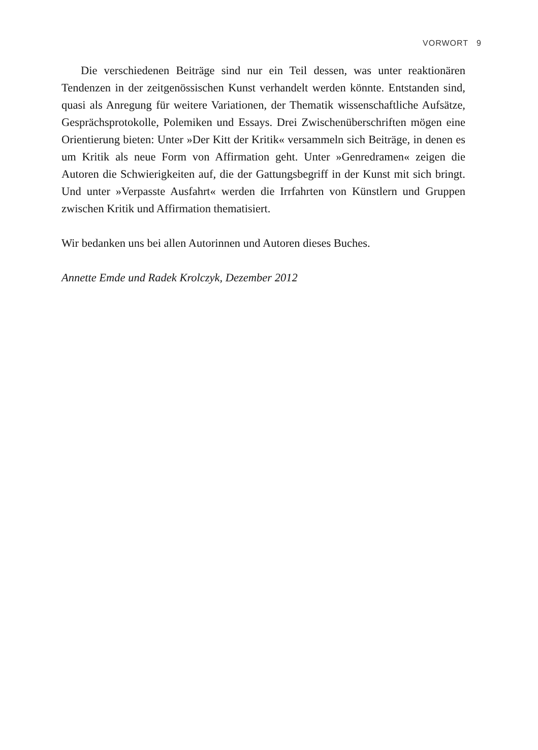VORWORT 9
Die verschiedenen Beiträge sind nur ein Teil dessen, was unter reaktionären Tendenzen in der zeitgenössischen Kunst verhandelt werden könnte. Entstanden sind, quasi als Anregung für weitere Variationen, der Thematik wissenschaftliche Aufsätze, Gesprächsprotokolle, Polemiken und Essays. Drei Zwischenüberschriften mögen eine Orientierung bieten: Unter »Der Kitt der Kritik« versammeln sich Beiträge, in denen es um Kritik als neue Form von Affirmation geht. Unter »Genredramen« zeigen die Autoren die Schwierigkeiten auf, die der Gattungsbegriff in der Kunst mit sich bringt. Und unter »Verpasste Ausfahrt« werden die Irrfahrten von Künstlern und Gruppen zwischen Kritik und Affirmation thematisiert.
Wir bedanken uns bei allen Autorinnen und Autoren dieses Buches.
Annette Emde und Radek Krolczyk, Dezember 2012